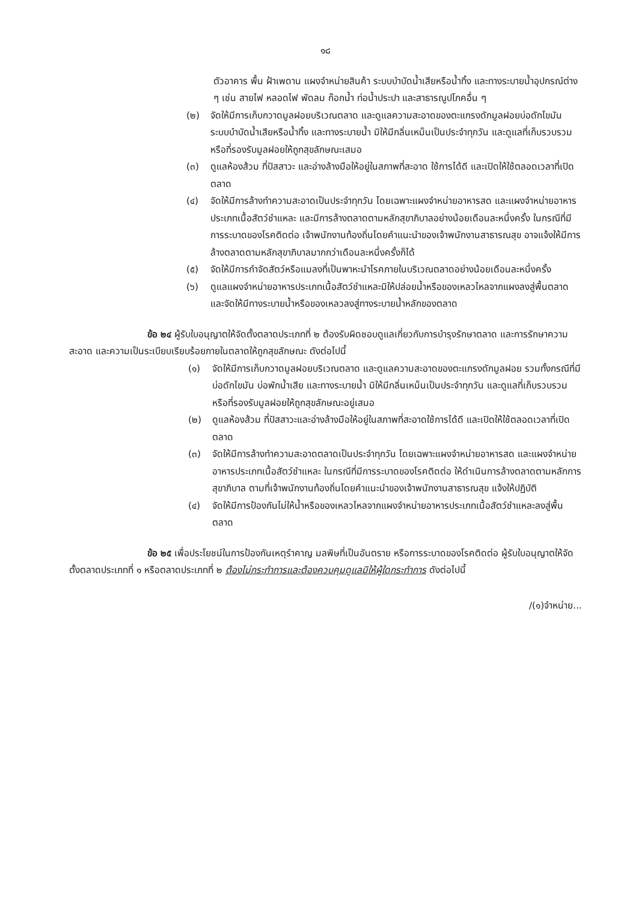๑๘
ตัวอาคาร พื้น ฝ้าเพดาน แผงจำหน่ายสินค้า ระบบบำบัดน้ำเสียหรือน้ำทิ้ง และทางระบายน้ำอุปกรณ์ต่าง ๆ เช่น สายไฟ หลอดไฟ พัดลม ก๊อกน้ำ ท่อน้ำประปา และสาธารณูปโภคอื่น ๆ
(๒) จัดให้มีการเก็บกวาดมูลฝอยบริเวณตลาด และดูแลความสะอาดของตะแกรงดักมูลฝอยบ่อดักไขมัน ระบบบำบัดน้ำเสียหรือน้ำทิ้ง และทางระบายน้ำ มิให้มีกลิ่นเหม็นเป็นประจำทุกวัน และดูแลที่เก็บรวบรวมหรือที่รองรับมูลฝอยให้ถูกสุขลักษณะเสมอ
(๓) ดูแลห้องส้วม ที่ปัสสาวะ และอ่างล้างมือให้อยู่ในสภาพที่สะอาด ใช้การได้ดี และเปิดให้ใช้ตลอดเวลาที่เปิดตลาด
(๔) จัดให้มีการล้างทำความสะอาดเป็นประจำทุกวัน โดยเฉพาะแผงจำหน่ายอาหารสด และแผงจำหน่ายอาหารประเภทเนื้อสัตว์ชำแหละ และมีการล้างตลาดตามหลักสุขาภิบาลอย่างน้อยเดือนละหนึ่งครั้ง ในกรณีที่มีการระบาดของโรคติดต่อ เจ้าพนักงานท้องถิ่นโดยคำแนะนำของเจ้าพนักงานสาธารณสุข อาจแจ้งให้มีการล้างตลาดตามหลักสุขาภิบาลมากกว่าเดือนละหนึ่งครั้งก็ได้
(๕) จัดให้มีการกำจัดสัตว์หรือแมลงที่เป็นพาหะนำโรคภายในบริเวณตลาดอย่างน้อยเดือนละหนึ่งครั้ง
(๖) ดูแลแผงจำหน่ายอาหารประเภทเนื้อสัตว์ชำแหละมิให้ปล่อยน้ำหรือของเหลวไหลจากแผงลงสู่พื้นตลาด และจัดให้มีทางระบายน้ำหรือของเหลวลงสู่ทางระบายน้ำหลักของตลาด
ข้อ ๒๔ ผู้รับใบอนุญาตให้จัดตั้งตลาดประเภทที่ ๒ ต้องรับผิดชอบดูแลเกี่ยวกับการบำรุงรักษาตลาด และการรักษาความสะอาด และความเป็นระเบียบเรียบร้อยภายในตลาดให้ถูกสุขลักษณะ ดังต่อไปนี้
(๑) จัดให้มีการเก็บกวาดมูลฝอยบริเวณตลาด และดูแลความสะอาดของตะแกรงดักมูลฝอย รวมทั้งกรณีที่มีบ่อดักไขมัน บ่อพักน้ำเสีย และทางระบายน้ำ มิให้มีกลิ่นเหม็นเป็นประจำทุกวัน และดูแลที่เก็บรวบรวมหรือที่รองรับมูลฝอยให้ถูกสุขลักษณะอยู่เสมอ
(๒) ดูแลห้องส้วม ที่ปัสสาวะและอ่างล้างมือให้อยู่ในสภาพที่สะอาดใช้การได้ดี และเปิดให้ใช้ตลอดเวลาที่เปิดตลาด
(๓) จัดให้มีการล้างทำความสะอาดตลาดเป็นประจำทุกวัน โดยเฉพาะแผงจำหน่ายอาหารสด และแผงจำหน่ายอาหารประเภทเนื้อสัตว์ชำแหละ ในกรณีที่มีการระบาดของโรคติดต่อ ให้ดำเนินการล้างตลาดตามหลักการสุขาภิบาล ตามที่เจ้าพนักงานท้องถิ่นโดยคำแนะนำของเจ้าพนักงานสาธารณสุข แจ้งให้ปฏิบัติ
(๔) จัดให้มีการป้องกันไม่ให้น้ำหรือของเหลวไหลจากแผงจำหน่ายอาหารประเภทเนื้อสัตว์ชำแหละลงสู่พื้นตลาด
ข้อ ๒๕ เพื่อประโยชน์ในการป้องกันเหตุรำคาญ มลพิษที่เป็นอันตราย หรือการระบาดของโรคติดต่อ ผู้รับใบอนุญาตให้จัดตั้งตลาดประเภทที่ ๑ หรือตลาดประเภทที่ ๒ ต้องไม่กระทำการและต้องควบคุมดูแลมิให้ผู้ใดกระทำการ ดังต่อไปนี้
/(๑)จำหน่าย...